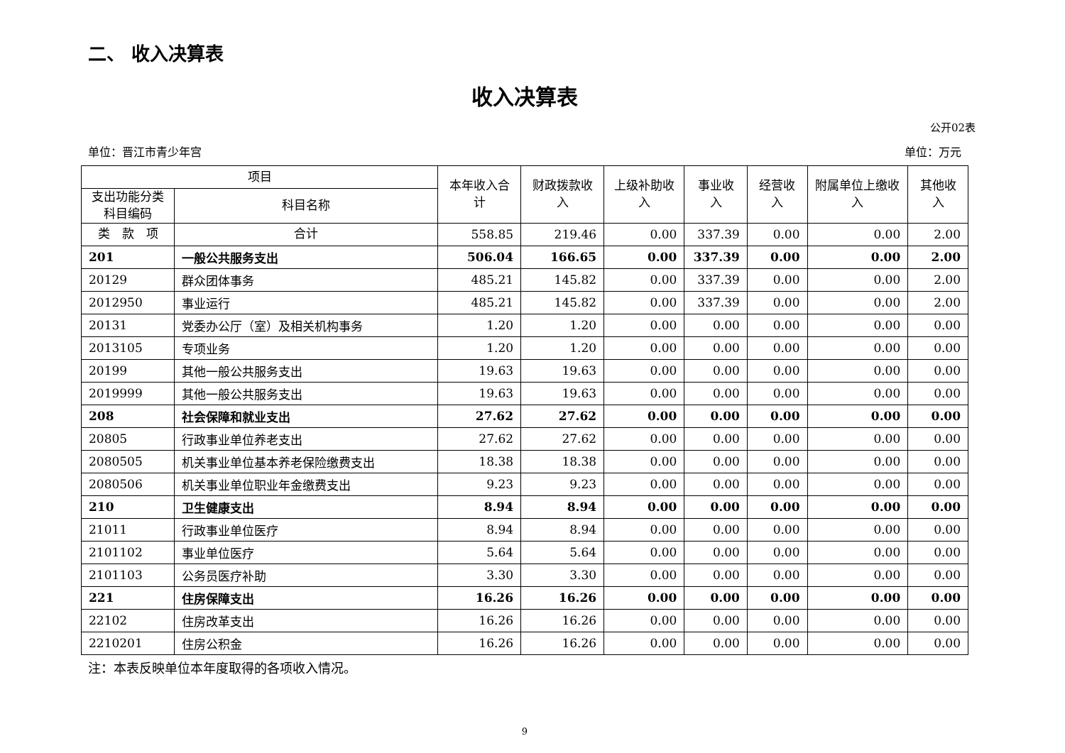二、 收入决算表
收入决算表
公开02表
单位：晋江市青少年宫 单位：万元
| 项目 | | 本年收入合计 | 财政拨款收入 | 上级补助收入 | 事业收入 | 经营收入 | 附属单位上缴收入 | 其他收入 |
| --- | --- | --- | --- | --- | --- | --- | --- | --- |
| 支出功能分类科目编码 | 科目名称 | | | | | | | |
| 类 款 项 | 合计 | 558.85 | 219.46 | 0.00 | 337.39 | 0.00 | 0.00 | 2.00 |
| 201 | 一般公共服务支出 | 506.04 | 166.65 | 0.00 | 337.39 | 0.00 | 0.00 | 2.00 |
| 20129 | 群众团体事务 | 485.21 | 145.82 | 0.00 | 337.39 | 0.00 | 0.00 | 2.00 |
| 2012950 | 事业运行 | 485.21 | 145.82 | 0.00 | 337.39 | 0.00 | 0.00 | 2.00 |
| 20131 | 党委办公厅（室）及相关机构事务 | 1.20 | 1.20 | 0.00 | 0.00 | 0.00 | 0.00 | 0.00 |
| 2013105 | 专项业务 | 1.20 | 1.20 | 0.00 | 0.00 | 0.00 | 0.00 | 0.00 |
| 20199 | 其他一般公共服务支出 | 19.63 | 19.63 | 0.00 | 0.00 | 0.00 | 0.00 | 0.00 |
| 2019999 | 其他一般公共服务支出 | 19.63 | 19.63 | 0.00 | 0.00 | 0.00 | 0.00 | 0.00 |
| 208 | 社会保障和就业支出 | 27.62 | 27.62 | 0.00 | 0.00 | 0.00 | 0.00 | 0.00 |
| 20805 | 行政事业单位养老支出 | 27.62 | 27.62 | 0.00 | 0.00 | 0.00 | 0.00 | 0.00 |
| 2080505 | 机关事业单位基本养老保险缴费支出 | 18.38 | 18.38 | 0.00 | 0.00 | 0.00 | 0.00 | 0.00 |
| 2080506 | 机关事业单位职业年金缴费支出 | 9.23 | 9.23 | 0.00 | 0.00 | 0.00 | 0.00 | 0.00 |
| 210 | 卫生健康支出 | 8.94 | 8.94 | 0.00 | 0.00 | 0.00 | 0.00 | 0.00 |
| 21011 | 行政事业单位医疗 | 8.94 | 8.94 | 0.00 | 0.00 | 0.00 | 0.00 | 0.00 |
| 2101102 | 事业单位医疗 | 5.64 | 5.64 | 0.00 | 0.00 | 0.00 | 0.00 | 0.00 |
| 2101103 | 公务员医疗补助 | 3.30 | 3.30 | 0.00 | 0.00 | 0.00 | 0.00 | 0.00 |
| 221 | 住房保障支出 | 16.26 | 16.26 | 0.00 | 0.00 | 0.00 | 0.00 | 0.00 |
| 22102 | 住房改革支出 | 16.26 | 16.26 | 0.00 | 0.00 | 0.00 | 0.00 | 0.00 |
| 2210201 | 住房公积金 | 16.26 | 16.26 | 0.00 | 0.00 | 0.00 | 0.00 | 0.00 |
注：本表反映单位本年度取得的各项收入情况。
9